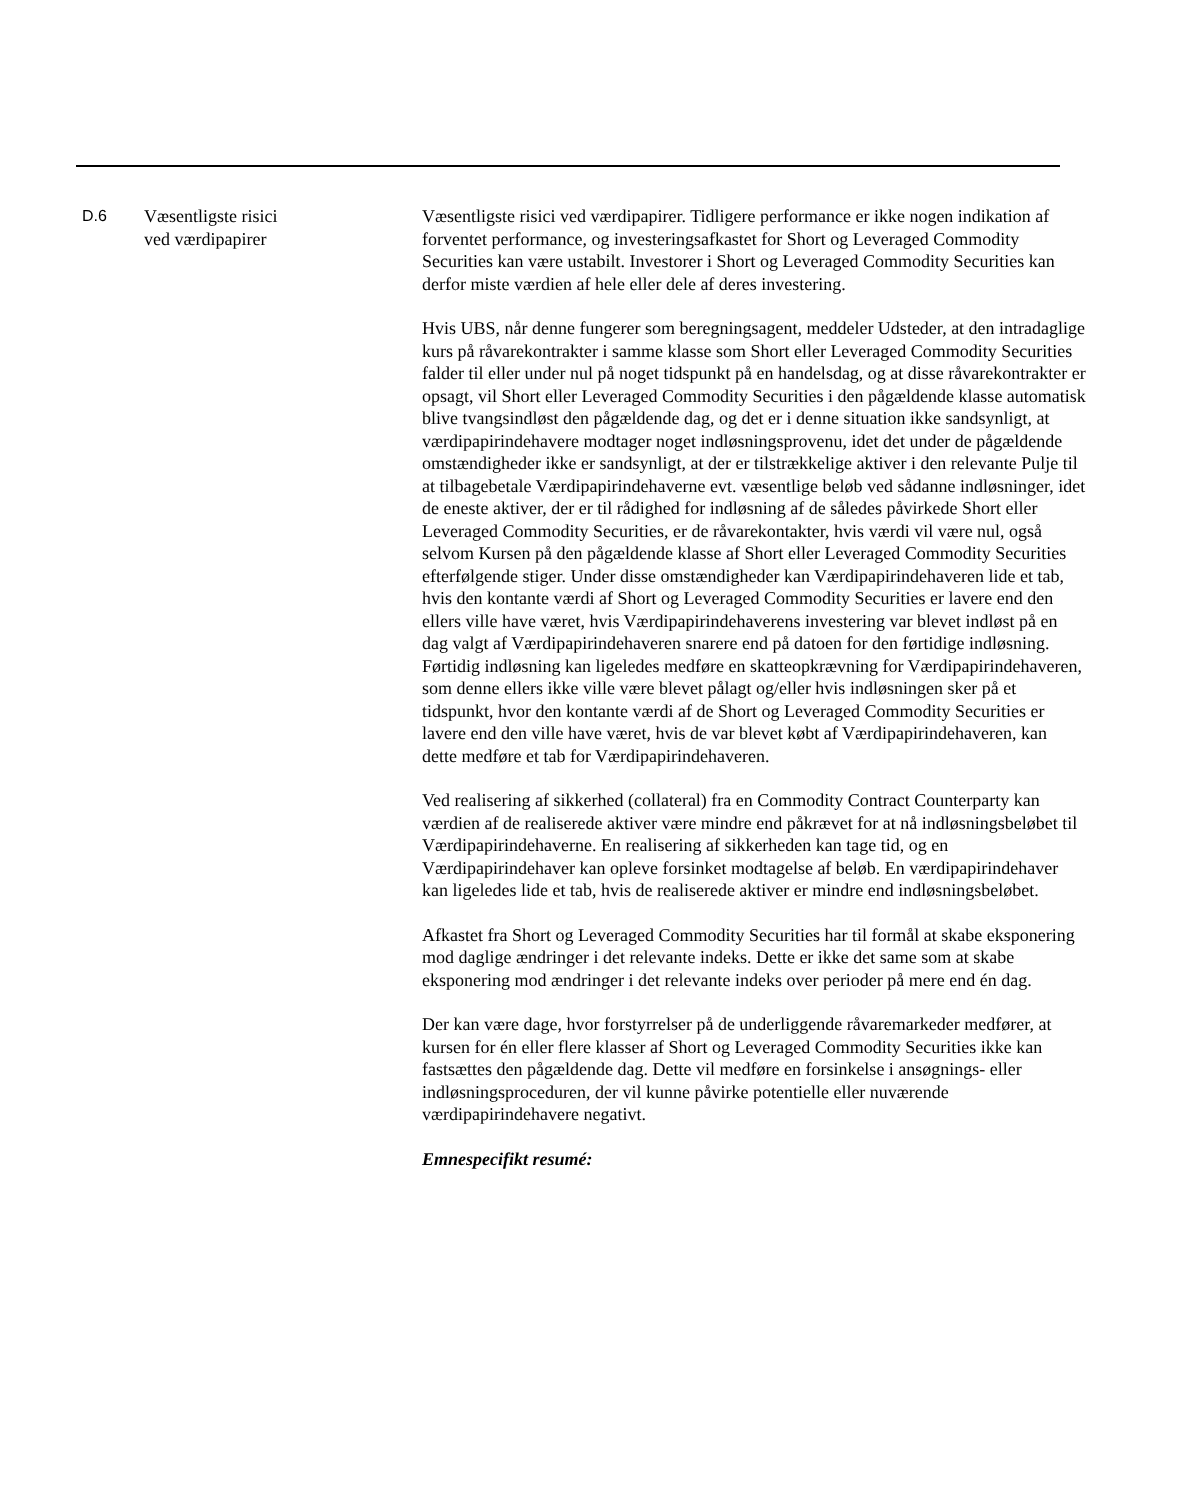| D.6 | Væsentligste risici ved værdipapirer | Væsentligste risici ved værdipapirer. Tidligere performance er ikke nogen indikation af forventet performance, og investeringsafkastet for Short og Leveraged Commodity Securities kan være ustabilt. Investorer i Short og Leveraged Commodity Securities kan derfor miste værdien af hele eller dele af deres investering. Hvis UBS, når denne fungerer som beregningsagent, meddeler Udsteder, at den intradaglige kurs på råvarekontrakter i samme klasse som Short eller Leveraged Commodity Securities falder til eller under nul på noget tidspunkt på en handelsdag, og at disse råvarekontrakter er opsagt, vil Short eller Leveraged Commodity Securities i den pågældende klasse automatisk blive tvangsindløst den pågældende dag, og det er i denne situation ikke sandsynligt, at værdipapirindehavere modtager noget indløsningsprovenu, idet det under de pågældende omstændigheder ikke er sandsynligt, at der er tilstrækkelige aktiver i den relevante Pulje til at tilbagebetale Værdipapirindehaverne evt. væsentlige beløb ved sådanne indløsninger, idet de eneste aktiver, der er til rådighed for indløsning af de således påvirkede Short eller Leveraged Commodity Securities, er de råvarekontakter, hvis værdi vil være nul, også selvom Kursen på den pågældende klasse af Short eller Leveraged Commodity Securities efterfølgende stiger. Under disse omstændigheder kan Værdipapirindehaveren lide et tab, hvis den kontante værdi af Short og Leveraged Commodity Securities er lavere end den ellers ville have været, hvis Værdipapirindehaverens investering var blevet indløst på en dag valgt af Værdipapirindehaveren snarere end på datoen for den førtidige indløsning. Førtidig indløsning kan ligeledes medføre en skatteopkrævning for Værdipapirindehaveren, som denne ellers ikke ville være blevet pålagt og/eller hvis indløsningen sker på et tidspunkt, hvor den kontante værdi af de Short og Leveraged Commodity Securities er lavere end den ville have været, hvis de var blevet købt af Værdipapirindehaveren, kan dette medføre et tab for Værdipapirindehaveren. Ved realisering af sikkerhed (collateral) fra en Commodity Contract Counterparty kan værdien af de realiserede aktiver være mindre end påkrævet for at nå indløsningsbeløbet til Værdipapirindehaverne. En realisering af sikkerheden kan tage tid, og en Værdipapirindehaver kan opleve forsinket modtagelse af beløb. En værdipapirindehaver kan ligeledes lide et tab, hvis de realiserede aktiver er mindre end indløsningsbeløbet. Afkastet fra Short og Leveraged Commodity Securities har til formål at skabe eksponering mod daglige ændringer i det relevante indeks. Dette er ikke det same som at skabe eksponering mod ændringer i det relevante indeks over perioder på mere end én dag. Der kan være dage, hvor forstyrrelser på de underliggende råvaremarkeder medfører, at kursen for én eller flere klasser af Short og Leveraged Commodity Securities ikke kan fastsættes den pågældende dag. Dette vil medføre en forsinkelse i ansøgnings- eller indløsningsproceduren, der vil kunne påvirke potentielle eller nuværende værdipapirindehavere negativt. Emnespecifikt resumé: |